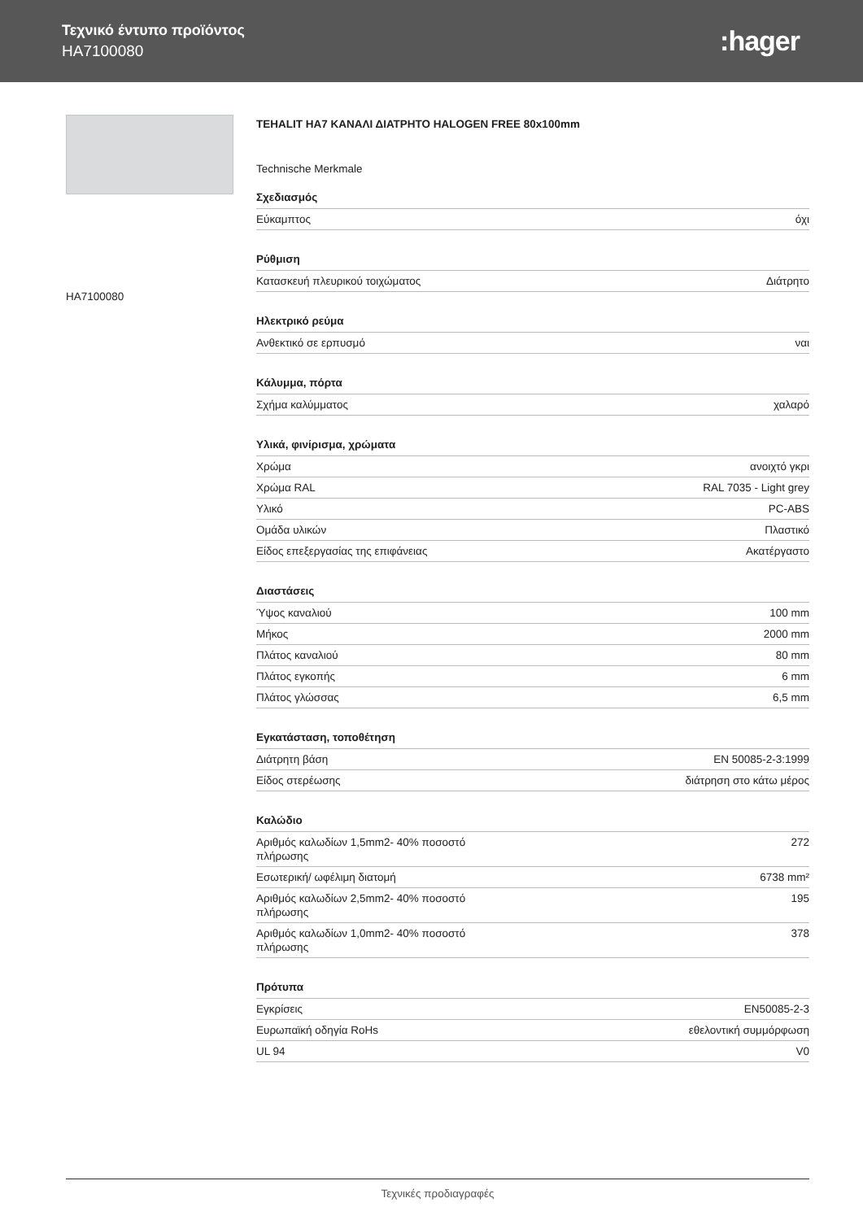Τεχνικό έντυπο προϊόντος
HA7100080
:hager
HA7100080
TEHALIT HA7 ΚΑΝΑΛΙ ΔΙΑΤΡΗΤΟ HALOGEN FREE 80x100mm
Technische Merkmale
Σχεδιασμός
| Εύκαμπτος | όχι |
Ρύθμιση
| Κατασκευή πλευρικού τοιχώματος | Διάτρητο |
Ηλεκτρικό ρεύμα
| Ανθεκτικό σε ερπυσμό | ναι |
Κάλυμμα, πόρτα
| Σχήμα καλύμματος | χαλαρό |
Υλικά, φινίρισμα, χρώματα
| Χρώμα | ανοιχτό γκρι |
| Χρώμα RAL | RAL 7035 - Light grey |
| Υλικό | PC-ABS |
| Ομάδα υλικών | Πλαστικό |
| Είδος επεξεργασίας της επιφάνειας | Ακατέργαστο |
Διαστάσεις
| Ύψος καναλιού | 100 mm |
| Μήκος | 2000 mm |
| Πλάτος καναλιού | 80 mm |
| Πλάτος εγκοπής | 6 mm |
| Πλάτος γλώσσας | 6,5 mm |
Εγκατάσταση, τοποθέτηση
| Διάτρητη βάση | EN 50085-2-3:1999 |
| Είδος στερέωσης | διάτρηση στο κάτω μέρος |
Καλώδιο
| Αριθμός καλωδίων 1,5mm2- 40% ποσοστό πλήρωσης | 272 |
| Εσωτερική/ ωφέλιμη διατομή | 6738 mm² |
| Αριθμός καλωδίων 2,5mm2- 40% ποσοστό πλήρωσης | 195 |
| Αριθμός καλωδίων 1,0mm2- 40% ποσοστό πλήρωσης | 378 |
Πρότυπα
| Εγκρίσεις | EN50085-2-3 |
| Ευρωπαϊκή οδηγία RoHs | εθελοντική συμμόρφωση |
| UL 94 | V0 |
Τεχνικές προδιαγραφές